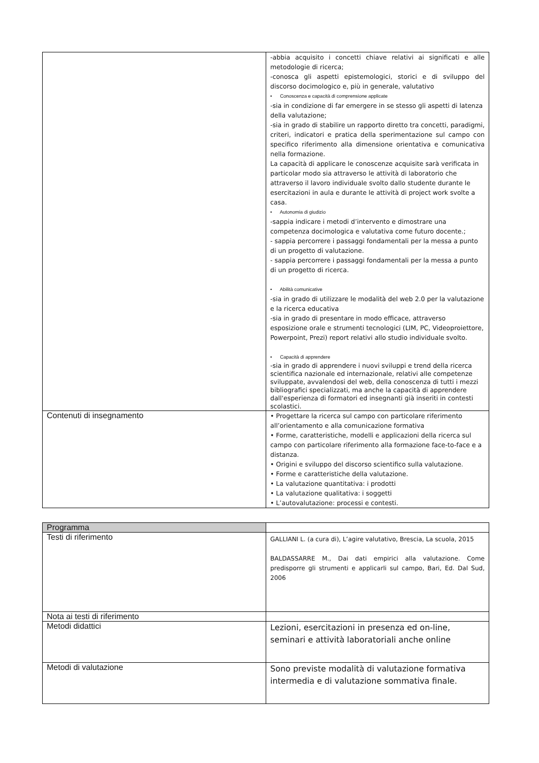| | -abbia acquisito i concetti chiave relativi ai significati e alle metodologie di ricerca; -conosca gli aspetti epistemologici, storici e di sviluppo del discorso docimologico e, più in generale, valutativo • Conoscenza e capacità di comprensione applicate -sia in condizione di far emergere in se stesso gli aspetti di latenza della valutazione; -sia in grado di stabilire un rapporto diretto tra concetti, paradigmi, criteri, indicatori e pratica della sperimentazione sul campo con specifico riferimento alla dimensione orientativa e comunicativa nella formazione. La capacità di applicare le conoscenze acquisite sarà verificata in particolar modo sia attraverso le attività di laboratorio che attraverso il lavoro individuale svolto dallo studente durante le esercitazioni in aula e durante le attività di project work svolte a casa. • Autonomia di giudizio -sappia indicare i metodi d’intervento e dimostrare una competenza docimologica e valutativa come futuro docente.; - sappia percorrere i passaggi fondamentali per la messa a punto di un progetto di valutazione. - sappia percorrere i passaggi fondamentali per la messa a punto di un progetto di ricerca. • Abilità comunicative -sia in grado di utilizzare le modalità del web 2.0 per la valutazione e la ricerca educativa -sia in grado di presentare in modo efficace, attraverso esposizione orale e strumenti tecnologici (LIM, PC, Videoproiettore, Powerpoint, Prezi) report relativi allo studio individuale svolto. • Capacità di apprendere -sia in grado di apprendere i nuovi sviluppi e trend della ricerca scientifica nazionale ed internazionale, relativi alle competenze sviluppate, avvalendosi del web, della conoscenza di tutti i mezzi bibliografici specializzati, ma anche la capacità di apprendere dall'esperienza di formatori ed insegnanti già inseriti in contesti scolastici. |
| Contenuti di insegnamento | • Progettare la ricerca sul campo con particolare riferimento all’orientamento e alla comunicazione formativa • Forme, caratteristiche, modelli e applicazioni della ricerca sul campo con particolare riferimento alla formazione face-to-face e a distanza. • Origini e sviluppo del discorso scientifico sulla valutazione. • Forme e caratteristiche della valutazione. • La valutazione quantitativa: i prodotti • La valutazione qualitativa: i soggetti • L’autovalutazione: processi e contesti. |
| Programma | |
| Testi di riferimento | GALLIANI L. (a cura di), L’agire valutativo, Brescia, La scuola, 2015 BALDASSARRE M., Dai dati empirici alla valutazione. Come predisporre gli strumenti e applicarli sul campo, Bari, Ed. Dal Sud, 2006 |
| Nota ai testi di riferimento | |
| Metodi didattici | Lezioni, esercitazioni in presenza ed on-line, seminari e attività laboratoriali anche online |
| Metodi di valutazione | Sono previste modalità di valutazione formativa intermedia e di valutazione sommativa finale. |